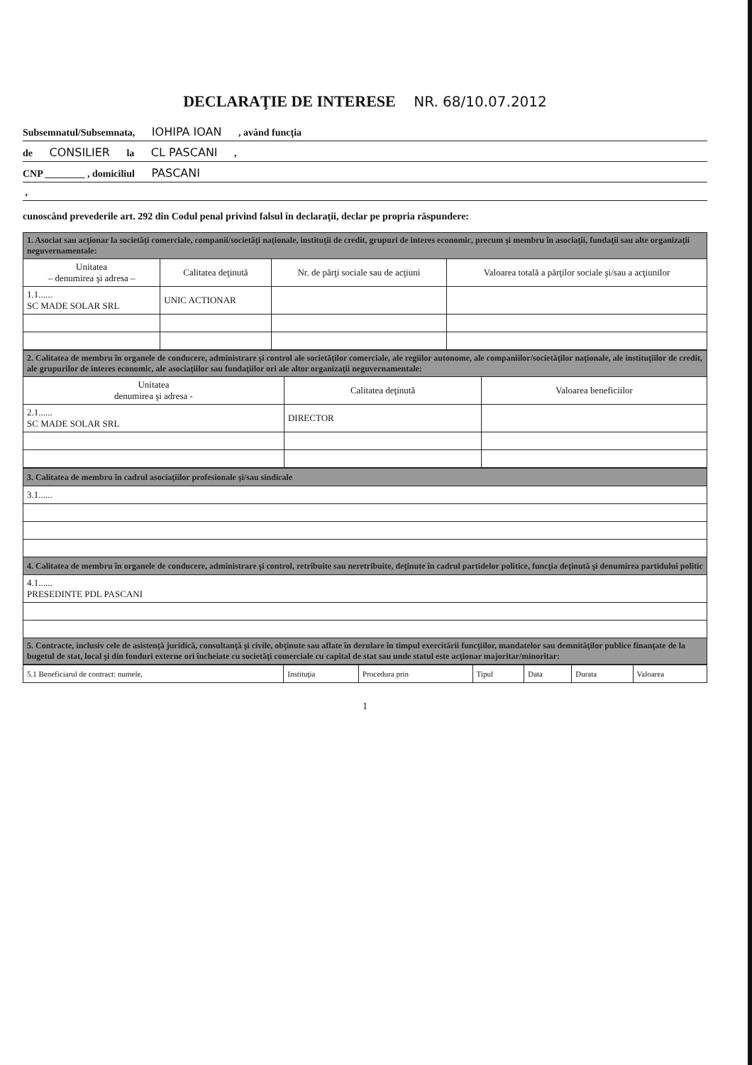DECLARAŢIE DE INTERESE NR. 68/10.07.2012
Subsemnatul/Subsemnata, IOHIPA IOAN , având funcţia
de CONSILIER la CL PASCANI ,
CNP ________ , domiciliul PASCANI
,
cunoscând prevederile art. 292 din Codul penal privind falsul în declaraţii, declar pe propria răspundere:
| 1. Asociat sau acţionar la societăţi comerciale, companii/societăţi naţionale, instituţii de credit, grupuri de interes economic, precum şi membru în asociaţii, fundaţii sau alte organizaţii neguvernamentale: | | | |
| Unitatea – denumirea şi adresa – | Calitatea deţinută | Nr. de părţi sociale sau de acţiuni | Valoarea totală a părţilor sociale şi/sau a acţiunilor |
| 1.1...... SC MADE SOLAR SRL | UNIC ACTIONAR | | |
| 2. Calitatea de membru în organele de conducere, administrare şi control ale societăţilor comerciale, ale regiilor autonome, ale companiilor/societăţilor naţionale, ale instituţiilor de credit, ale grupurilor de interes economic, ale asociaţiilor sau fundaţiilor ori ale altor organizaţii neguvernamentale: | | |
| Unitatea denumirea şi adresa - | Calitatea deţinută | Valoarea beneficiilor |
| 2.1...... SC MADE SOLAR SRL | DIRECTOR | |
| 3. Calitatea de membru în cadrul asociaţiilor profesionale şi/sau sindicale |
| 3.1...... |
| 4. Calitatea de membru în organele de conducere, administrare şi control, retribuite sau neretribuite, deţinute în cadrul partidelor politice, funcţia deţinută şi denumirea partidului politic |
| 4.1...... PRESEDINTE PDL PASCANI |
| 5. Contracte, inclusiv cele de asistenţă juridică, consultanţă şi civile, obţinute sau aflate în derulare în timpul exercitării funcţiilor, mandatelor sau demnităţilor publice finanţate de la bugetul de stat, local şi din fonduri externe ori încheiate cu societăţi comerciale cu capital de stat sau unde statul este acţionar majoritar/minoritar: |
| 5.1 Beneficiarul de contract: numele, | Instituţia | Procedura prin | Tipul | Data | Durata | Valoarea |
1